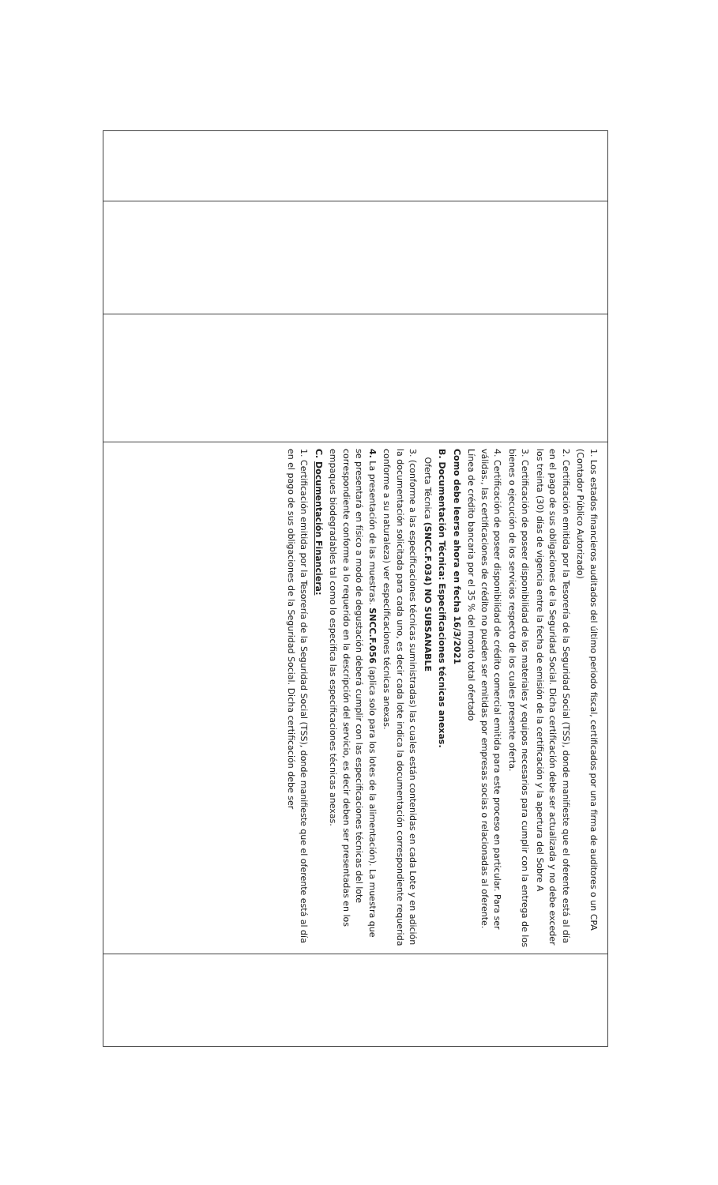| | | | 1. Los estados financieros auditados del último periodo fiscal, certificados por una firma de auditores o un CPA (Contador Público Autorizado) 2. Certificación emitida por la Tesorería de la Seguridad Social (TSS), donde manifieste que el oferente está al día en el pago de sus obligaciones de la Seguridad Social. Dicha certificación debe ser actualizada y no debe exceder los treinta (30) días de vigencia entre la fecha de emisión de la certificación y la apertura del Sobre A 3. Certificación de poseer disponibilidad de los materiales y equipos necesarios para cumplir con la entrega de los bienes o ejecución de los servicios respecto de los cuales presente oferta. 4. Certificación de poseer disponibilidad de crédito comercial emitida para este proceso en particular. Para ser válidas., las certificaciones de crédito no pueden ser emitidas por empresas socias o relacionadas al oferente. Línea de crédito bancaria por el 35 % del monto total ofertado Como debe leerse ahora en fecha 16/3/2021 B. Documentación Técnica: Especificaciones técnicas anexas. Oferta Técnica (SNCC.F.034) NO SUBSANABLE 3. (conforme a las especificaciones técnicas suministradas) las cuales están contenidas en cada Lote y en adición la documentación solicitada para cada uno, es decir cada lote indica la documentación correspondiente requerida conforme a su naturaleza) ver especificaciones técnicas anexas. 4. La presentación de las muestras. SNCC.F.056 (aplica solo para los lotes de la alimentación). La muestra que se presentará en físico a modo de degustación deberá cumplir con las especificaciones técnicas del lote correspondiente conforme a lo requerido en la descripción del servicio, es decir deben ser presentadas en los empaques biodegradables tal como lo especifica las especificaciones técnicas anexas. C. Documentación Financiera: 1. Certificación emitida por la Tesorería de la Seguridad Social (TSS), donde manifieste que el oferente está al día en el pago de sus obligaciones de la Seguridad Social. Dicha certificación debe ser | |